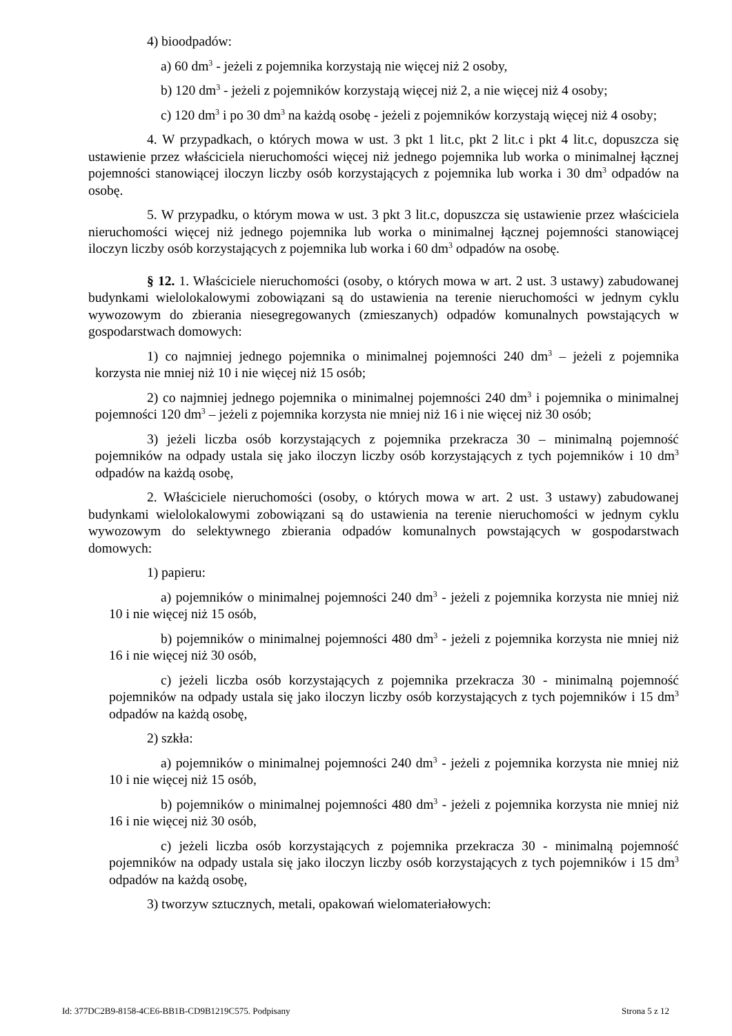4) bioodpadów:
a) 60 dm<sup>3</sup> - jeżeli z pojemnika korzystają nie więcej niż 2 osoby,
b) 120 dm<sup>3</sup> - jeżeli z pojemników korzystają więcej niż 2, a nie więcej niż 4 osoby;
c) 120 dm<sup>3</sup> i po 30 dm<sup>3</sup> na każdą osobę - jeżeli z pojemników korzystają więcej niż 4 osoby;
4. W przypadkach, o których mowa w ust. 3 pkt 1 lit.c, pkt 2 lit.c i pkt 4 lit.c, dopuszcza się ustawienie przez właściciela nieruchomości więcej niż jednego pojemnika lub worka o minimalnej łącznej pojemności stanowiącej iloczyn liczby osób korzystających z pojemnika lub worka i 30 dm<sup>3</sup> odpadów na osobę.
5. W przypadku, o którym mowa w ust. 3 pkt 3 lit.c, dopuszcza się ustawienie przez właściciela nieruchomości więcej niż jednego pojemnika lub worka o minimalnej łącznej pojemności stanowiącej iloczyn liczby osób korzystających z pojemnika lub worka i 60 dm<sup>3</sup> odpadów na osobę.
§ 12. 1. Właściciele nieruchomości (osoby, o których mowa w art. 2 ust. 3 ustawy) zabudowanej budynkami wielolokalowymi zobowiązani są do ustawienia na terenie nieruchomości w jednym cyklu wywozowym do zbierania niesegregowanych (zmieszanych) odpadów komunalnych powstających w gospodarstwach domowych:
1) co najmniej jednego pojemnika o minimalnej pojemności 240 dm<sup>3</sup> – jeżeli z pojemnika korzysta nie mniej niż 10 i nie więcej niż 15 osób;
2) co najmniej jednego pojemnika o minimalnej pojemności 240 dm<sup>3</sup> i pojemnika o minimalnej pojemności 120 dm<sup>3</sup> – jeżeli z pojemnika korzysta nie mniej niż 16 i nie więcej niż 30 osób;
3) jeżeli liczba osób korzystających z pojemnika przekracza 30 – minimalną pojemność pojemników na odpady ustala się jako iloczyn liczby osób korzystających z tych pojemników i 10 dm<sup>3</sup> odpadów na każdą osobę,
2. Właściciele nieruchomości (osoby, o których mowa w art. 2 ust. 3 ustawy) zabudowanej budynkami wielolokalowymi zobowiązani są do ustawienia na terenie nieruchomości w jednym cyklu wywozowym do selektywnego zbierania odpadów komunalnych powstających w gospodarstwach domowych:
1) papieru:
a) pojemników o minimalnej pojemności 240 dm<sup>3</sup> - jeżeli z pojemnika korzysta nie mniej niż 10 i nie więcej niż 15 osób,
b) pojemników o minimalnej pojemności 480 dm<sup>3</sup> - jeżeli z pojemnika korzysta nie mniej niż 16 i nie więcej niż 30 osób,
c) jeżeli liczba osób korzystających z pojemnika przekracza 30 - minimalną pojemność pojemników na odpady ustala się jako iloczyn liczby osób korzystających z tych pojemników i 15 dm<sup>3</sup> odpadów na każdą osobę,
2) szkła:
a) pojemników o minimalnej pojemności 240 dm<sup>3</sup> - jeżeli z pojemnika korzysta nie mniej niż 10 i nie więcej niż 15 osób,
b) pojemników o minimalnej pojemności 480 dm<sup>3</sup> - jeżeli z pojemnika korzysta nie mniej niż 16 i nie więcej niż 30 osób,
c) jeżeli liczba osób korzystających z pojemnika przekracza 30 - minimalną pojemność pojemników na odpady ustala się jako iloczyn liczby osób korzystających z tych pojemników i 15 dm<sup>3</sup> odpadów na każdą osobę,
3) tworzyw sztucznych, metali, opakowań wielomateriałowych:
Id: 377DC2B9-8158-4CE6-BB1B-CD9B1219C575. Podpisany Strona 5 z 12